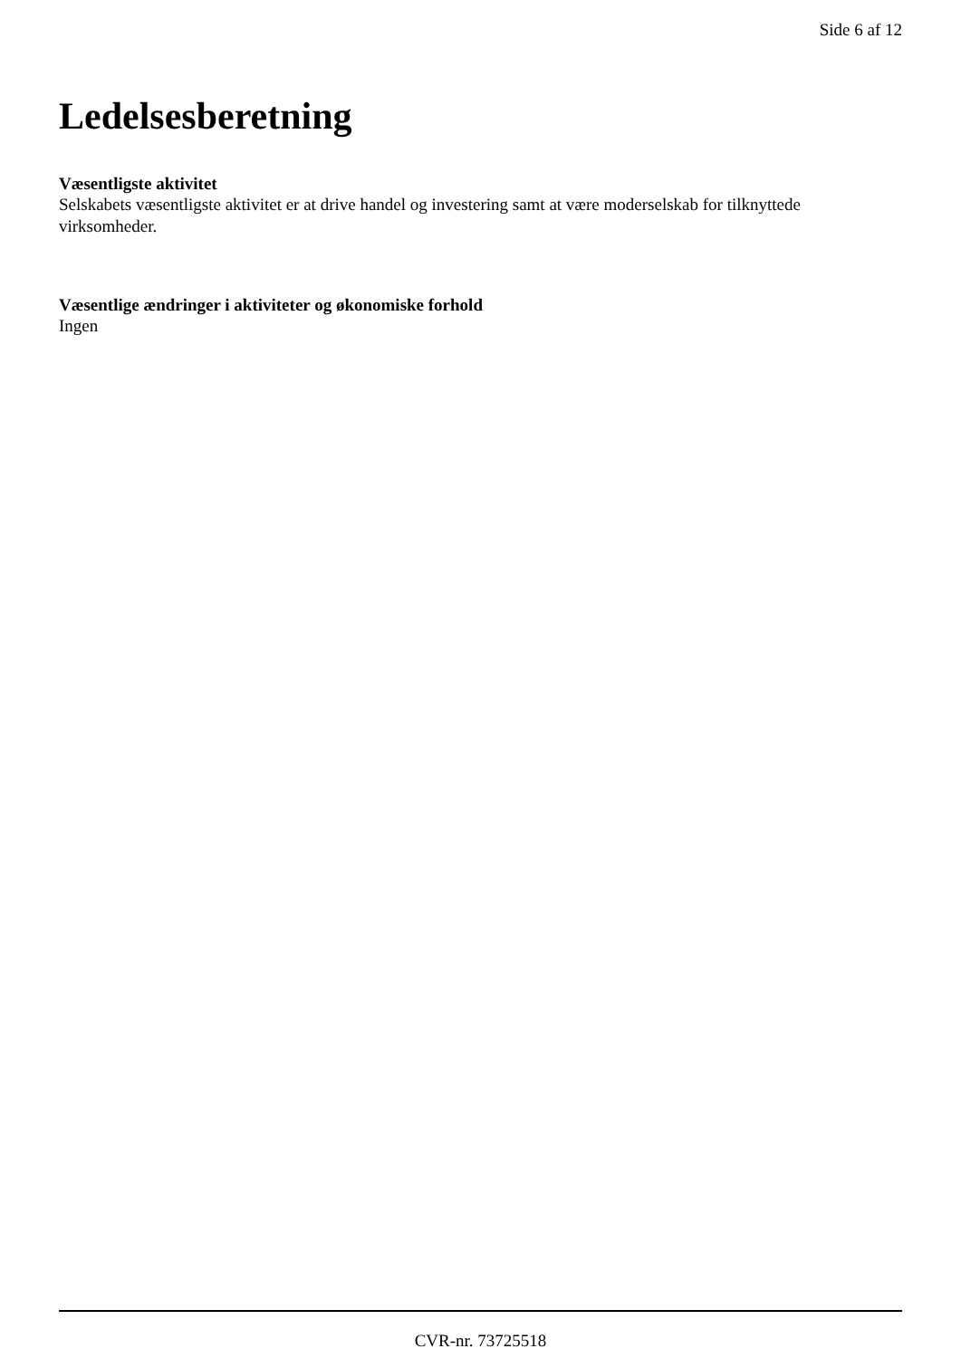Side 6 af 12
Ledelsesberetning
Væsentligste aktivitet
Selskabets væsentligste aktivitet er at drive handel og investering samt at være moderselskab for tilknyttede virksomheder.
Væsentlige ændringer i aktiviteter og økonomiske forhold
Ingen
CVR-nr. 73725518